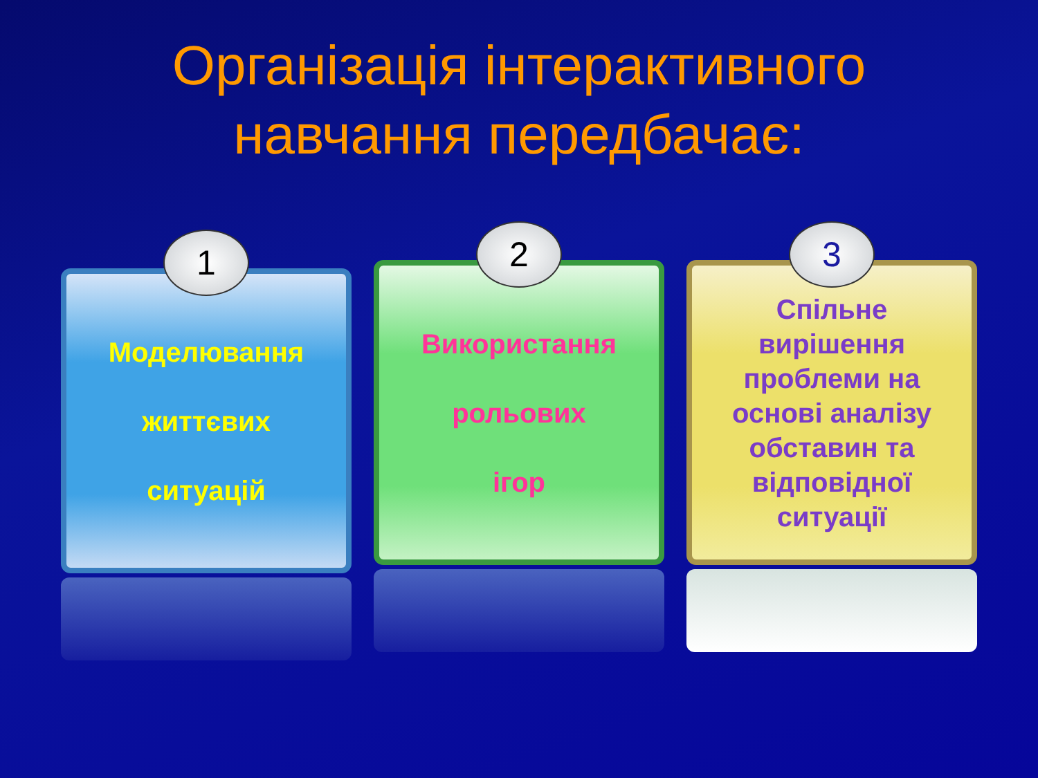Організація інтерактивного
навчання передбачає:
1
Моделювання
життєвих
ситуацій
2
Використання
рольових
ігор
3
Спільне
вирішення
проблеми на
основі аналізу
обставин та
відповідної
ситуації